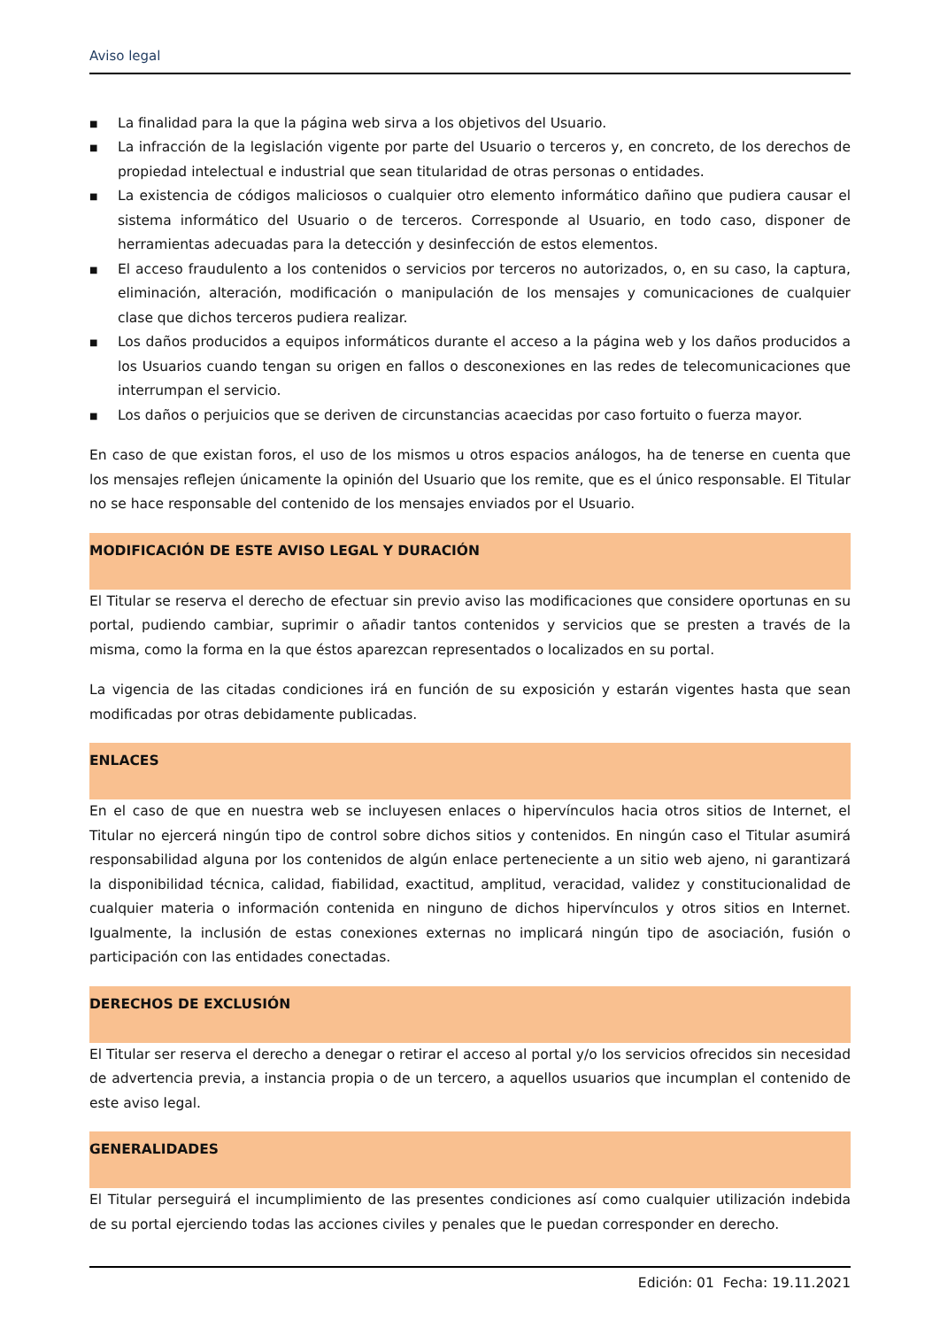Aviso legal
■ La finalidad para la que la página web sirva a los objetivos del Usuario.
■ La infracción de la legislación vigente por parte del Usuario o terceros y, en concreto, de los derechos de propiedad intelectual e industrial que sean titularidad de otras personas o entidades.
■ La existencia de códigos maliciosos o cualquier otro elemento informático dañino que pudiera causar el sistema informático del Usuario o de terceros. Corresponde al Usuario, en todo caso, disponer de herramientas adecuadas para la detección y desinfección de estos elementos.
■ El acceso fraudulento a los contenidos o servicios por terceros no autorizados, o, en su caso, la captura, eliminación, alteración, modificación o manipulación de los mensajes y comunicaciones de cualquier clase que dichos terceros pudiera realizar.
■ Los daños producidos a equipos informáticos durante el acceso a la página web y los daños producidos a los Usuarios cuando tengan su origen en fallos o desconexiones en las redes de telecomunicaciones que interrumpan el servicio.
■ Los daños o perjuicios que se deriven de circunstancias acaecidas por caso fortuito o fuerza mayor.
En caso de que existan foros, el uso de los mismos u otros espacios análogos, ha de tenerse en cuenta que los mensajes reflejen únicamente la opinión del Usuario que los remite, que es el único responsable. El Titular no se hace responsable del contenido de los mensajes enviados por el Usuario.
MODIFICACIÓN DE ESTE AVISO LEGAL Y DURACIÓN
El Titular se reserva el derecho de efectuar sin previo aviso las modificaciones que considere oportunas en su portal, pudiendo cambiar, suprimir o añadir tantos contenidos y servicios que se presten a través de la misma, como la forma en la que éstos aparezcan representados o localizados en su portal.
La vigencia de las citadas condiciones irá en función de su exposición y estarán vigentes hasta que sean modificadas por otras debidamente publicadas.
ENLACES
En el caso de que en nuestra web se incluyesen enlaces o hipervínculos hacia otros sitios de Internet, el Titular no ejercerá ningún tipo de control sobre dichos sitios y contenidos. En ningún caso el Titular asumirá responsabilidad alguna por los contenidos de algún enlace perteneciente a un sitio web ajeno, ni garantizará la disponibilidad técnica, calidad, fiabilidad, exactitud, amplitud, veracidad, validez y constitucionalidad de cualquier materia o información contenida en ninguno de dichos hipervínculos y otros sitios en Internet. Igualmente, la inclusión de estas conexiones externas no implicará ningún tipo de asociación, fusión o participación con las entidades conectadas.
DERECHOS DE EXCLUSIÓN
El Titular ser reserva el derecho a denegar o retirar el acceso al portal y/o los servicios ofrecidos sin necesidad de advertencia previa, a instancia propia o de un tercero, a aquellos usuarios que incumplan el contenido de este aviso legal.
GENERALIDADES
El Titular perseguirá el incumplimiento de las presentes condiciones así como cualquier utilización indebida de su portal ejerciendo todas las acciones civiles y penales que le puedan corresponder en derecho.
Edición: 01 Fecha: 19.11.2021